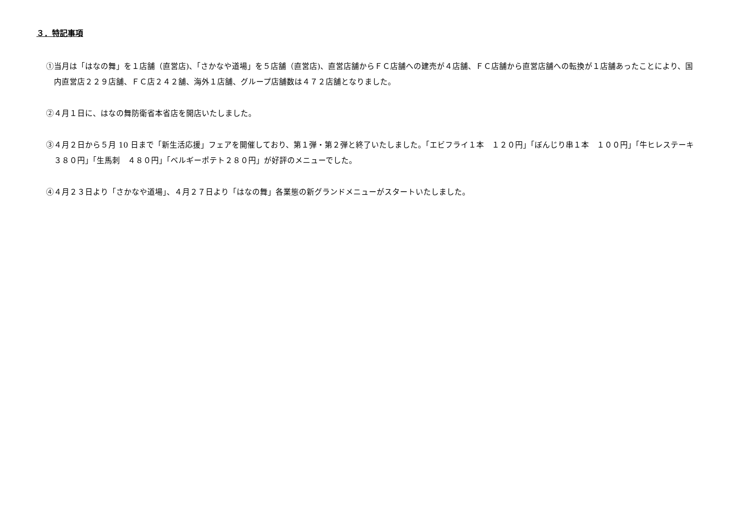３．特記事項
①当月は「はなの舞」を１店舗（直営店)、「さかなや道場」を５店舗（直営店)、直営店舗からＦＣ店舗への建売が４店舗、ＦＣ店舗から直営店舗への転換が１店舗あったことにより、国内直営店２２９店舗、ＦＣ店２４２舗、海外１店舗、グループ店舗数は４７２店舗となりました。
②４月１日に、はなの舞防衛省本省店を開店いたしました。
③４月２日から５月 10 日まで「新生活応援」フェアを開催しており、第１弾・第２弾と終了いたしました。「エビフライ１本　１２０円」「ぼんじり串１本　１００円」「牛ヒレステーキ　３８０円」「生馬刺　４８０円」「ベルギーポテト２８０円」が好評のメニューでした。
④４月２３日より「さかなや道場」、４月２７日より「はなの舞」各業態の新グランドメニューがスタートいたしました。